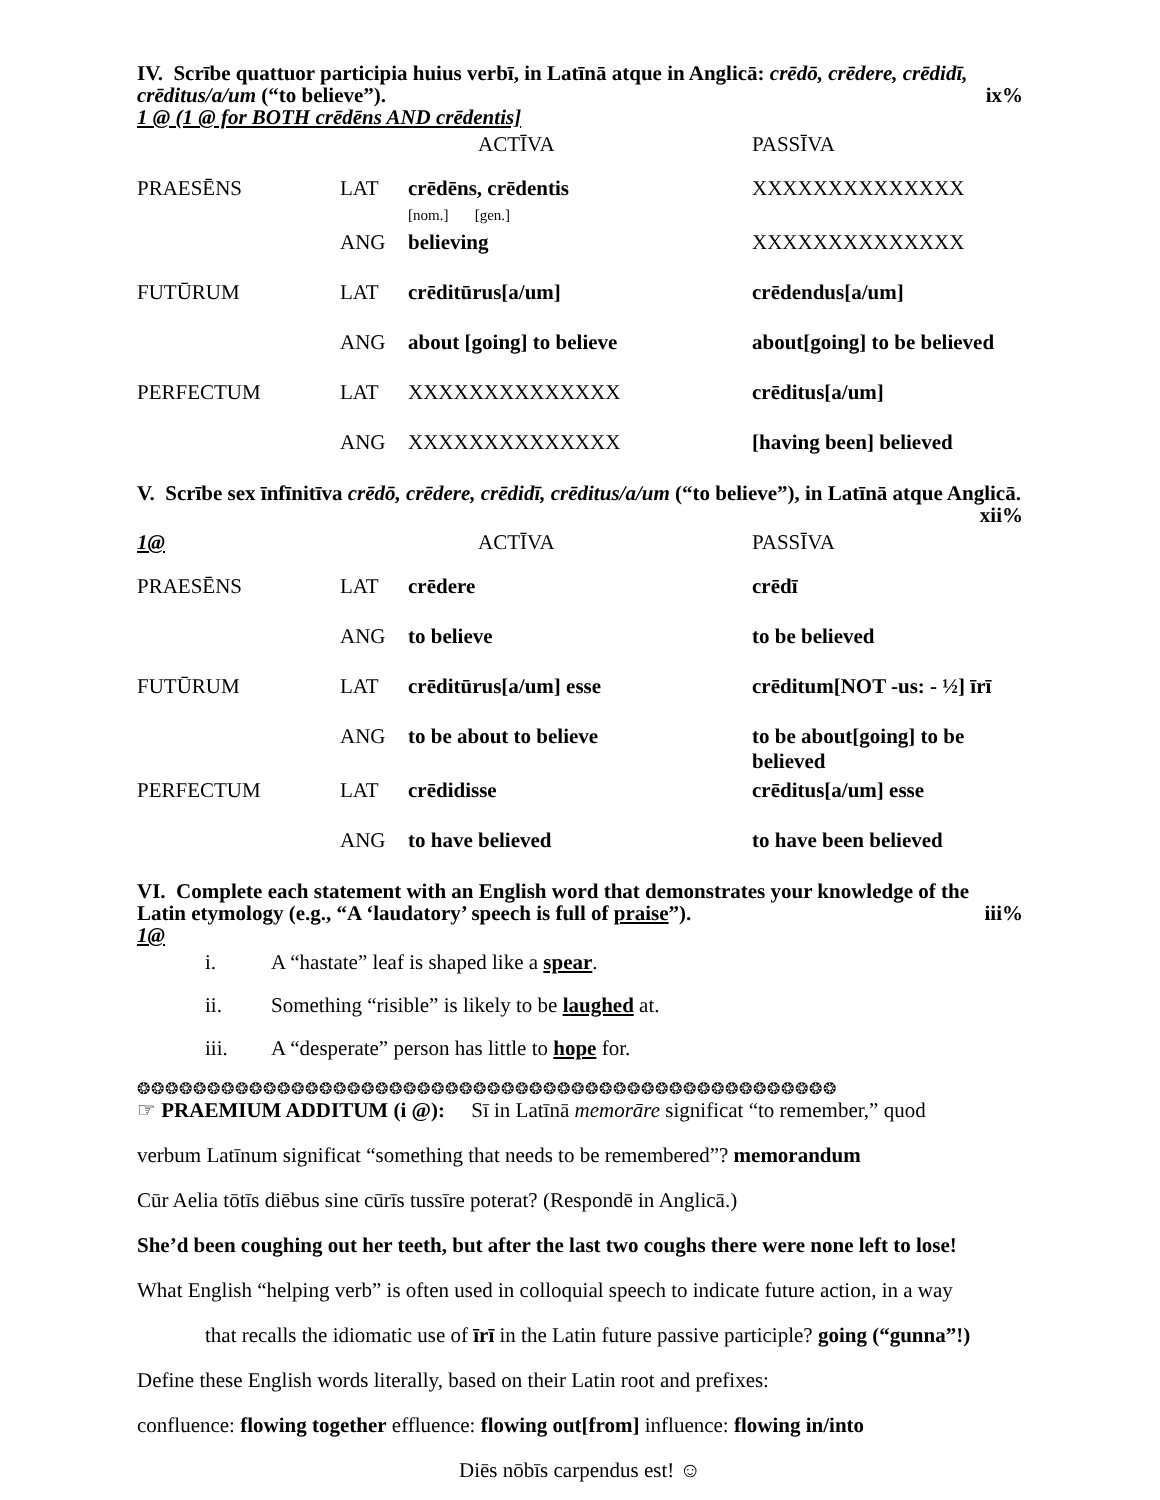IV. Scrībe quattuor participia huius verbī, in Latīnā atque in Anglicā: crēdō, crēdere, crēdidī, crēditus/a/um (“to believe”). ix%
1 @ (1 @ for BOTH crēdēns AND crēdentis]
| | | ACTĪVA | PASSĪVA |
| PRAESĒNS | LAT | crēdēns, crēdentis [nom.] [gen.] | XXXXXXXXXXXXXX |
| | ANG | believing | XXXXXXXXXXXXXX |
| FUTŪRUM | LAT | crēditūrus[a/um] | crēdendus[a/um] |
| | ANG | about [going] to believe | about[going] to be believed |
| PERFECTUM | LAT | XXXXXXXXXXXXXX | crēditus[a/um] |
| | ANG | XXXXXXXXXXXXXX | [having been] believed |
V. Scrībe sex īnfīnitīva crēdō, crēdere, crēdidī, crēditus/a/um (“to believe”), in Latīnā atque Anglicā. xii%
| 1@ | | ACTĪVA | PASSĪVA |
| PRAESĒNS | LAT | crēdere | crēdī |
| | ANG | to believe | to be believed |
| FUTŪRUM | LAT | crēditūrus[a/um] esse | crēditum[NOT -us: - ½] īrī |
| | ANG | to be about to believe | to be about[going] to be believed |
| PERFECTUM | LAT | crēdidisse | crēditus[a/um] esse |
| | ANG | to have believed | to have been believed |
VI. Complete each statement with an English word that demonstrates your knowledge of the Latin etymology (e.g., “A ‘laudatory’ speech is full of praise”). iii%
1@
i. A “hastate” leaf is shaped like a spear.
ii. Something “risible” is likely to be laughed at.
iii. A “desperate” person has little to hope for.
❂❂❂❂❂❂❂❂❂❂❂❂❂❂❂❂❂❂❂❂❂❂❂❂❂❂❂❂❂❂❂❂❂❂❂❂❂❂❂❂❂❂❂❂❂❂❂❂❂❂
☞ PRAEMIUM ADDITUM (i @): Sī in Latīnā memorāre significat “to remember,” quod
verbum Latīnum significat “something that needs to be remembered”? memorandum
Cūr Aelia tōtīs diēbus sine cūrīs tussīre poterat? (Respondē in Anglicā.)
She’d been coughing out her teeth, but after the last two coughs there were none left to lose!
What English “helping verb” is often used in colloquial speech to indicate future action, in a way
that recalls the idiomatic use of īrī in the Latin future passive participle? going (“gunna”!)
Define these English words literally, based on their Latin root and prefixes:
confluence: flowing together effluence: flowing out[from] influence: flowing in/into
Diēs nōbīs carpendus est! ☺